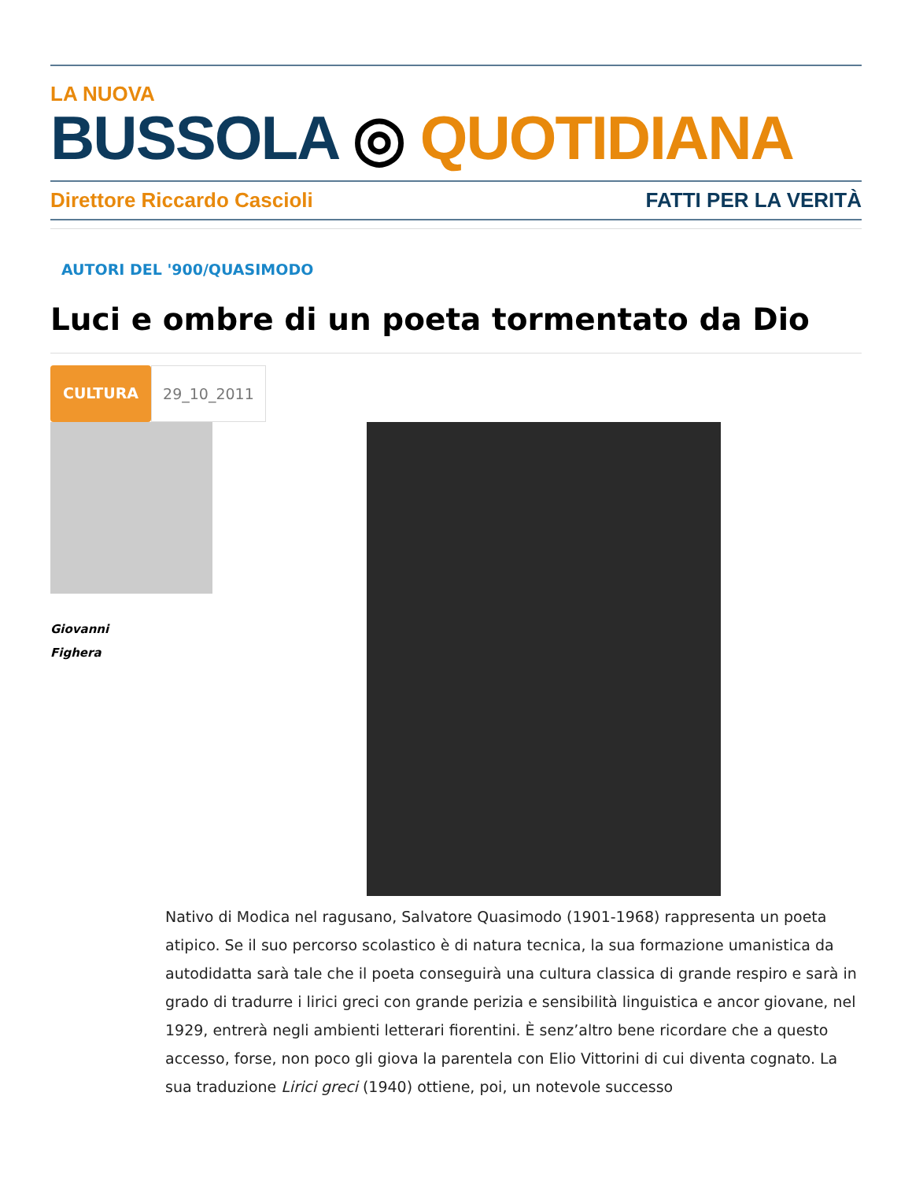LA NUOVA
BUSSOLA ◎ QUOTIDIANA
Direttore Riccardo Cascioli FATTI PER LA VERITÀ
AUTORI DEL '900/QUASIMODO
Luci e ombre di un poeta tormentato da Dio
CULTURA 29_10_2011
Giovanni
Fighera
Nativo di Modica nel ragusano, Salvatore Quasimodo (1901-1968) rappresenta un poeta atipico. Se il suo percorso scolastico è di natura tecnica, la sua formazione umanistica da autodidatta sarà tale che il poeta conseguirà una cultura classica di grande respiro e sarà in grado di tradurre i lirici greci con grande perizia e sensibilità linguistica e ancor giovane, nel 1929, entrerà negli ambienti letterari fiorentini. È senz’altro bene ricordare che a questo accesso, forse, non poco gli giova la parentela con Elio Vittorini di cui diventa cognato. La sua traduzione Lirici greci (1940) ottiene, poi, un notevole successo